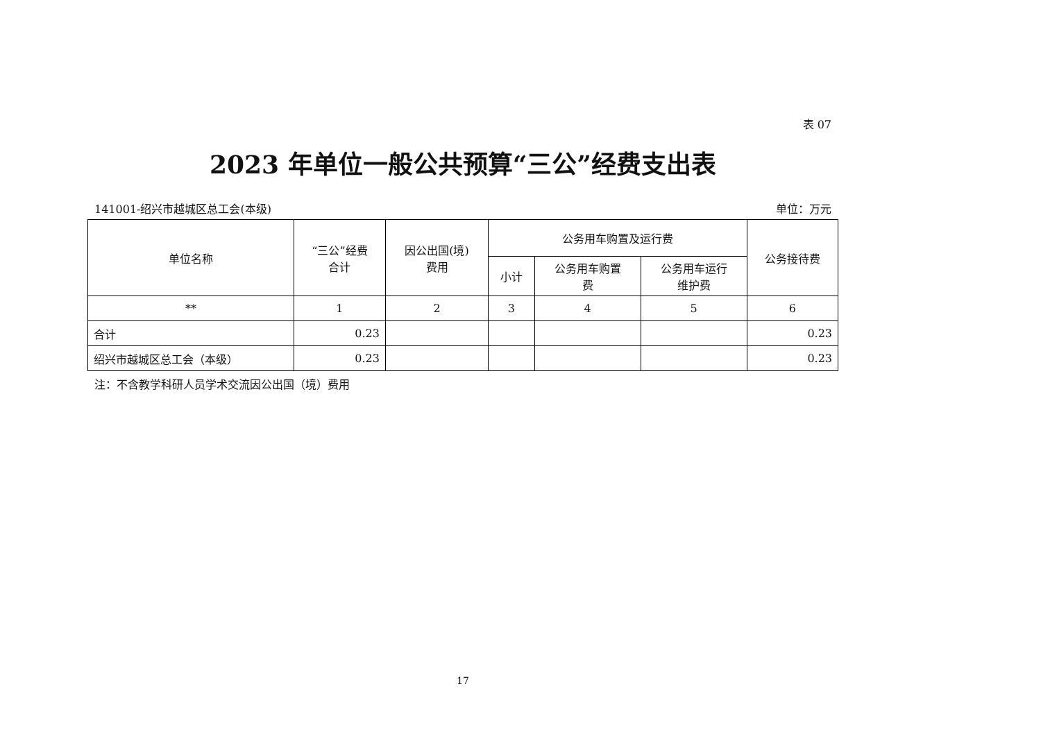表 07
2023 年单位一般公共预算“三公”经费支出表
141001-绍兴市越城区总工会(本级) 单位：万元
| 单位名称 | “三公”经费 合计 | 因公出国(境) 费用 | 公务用车购置及运行费 | | | 公务接待费 |
| --- | --- | --- | --- | --- | --- | --- |
| | | | 小计 | 公务用车购置 费 | 公务用车运行 维护费 | |
| ** | 1 | 2 | 3 | 4 | 5 | 6 |
| 合计 | 0.23 | | | | | 0.23 |
| 绍兴市越城区总工会（本级） | 0.23 | | | | | 0.23 |
注：不含教学科研人员学术交流因公出国（境）费用
17